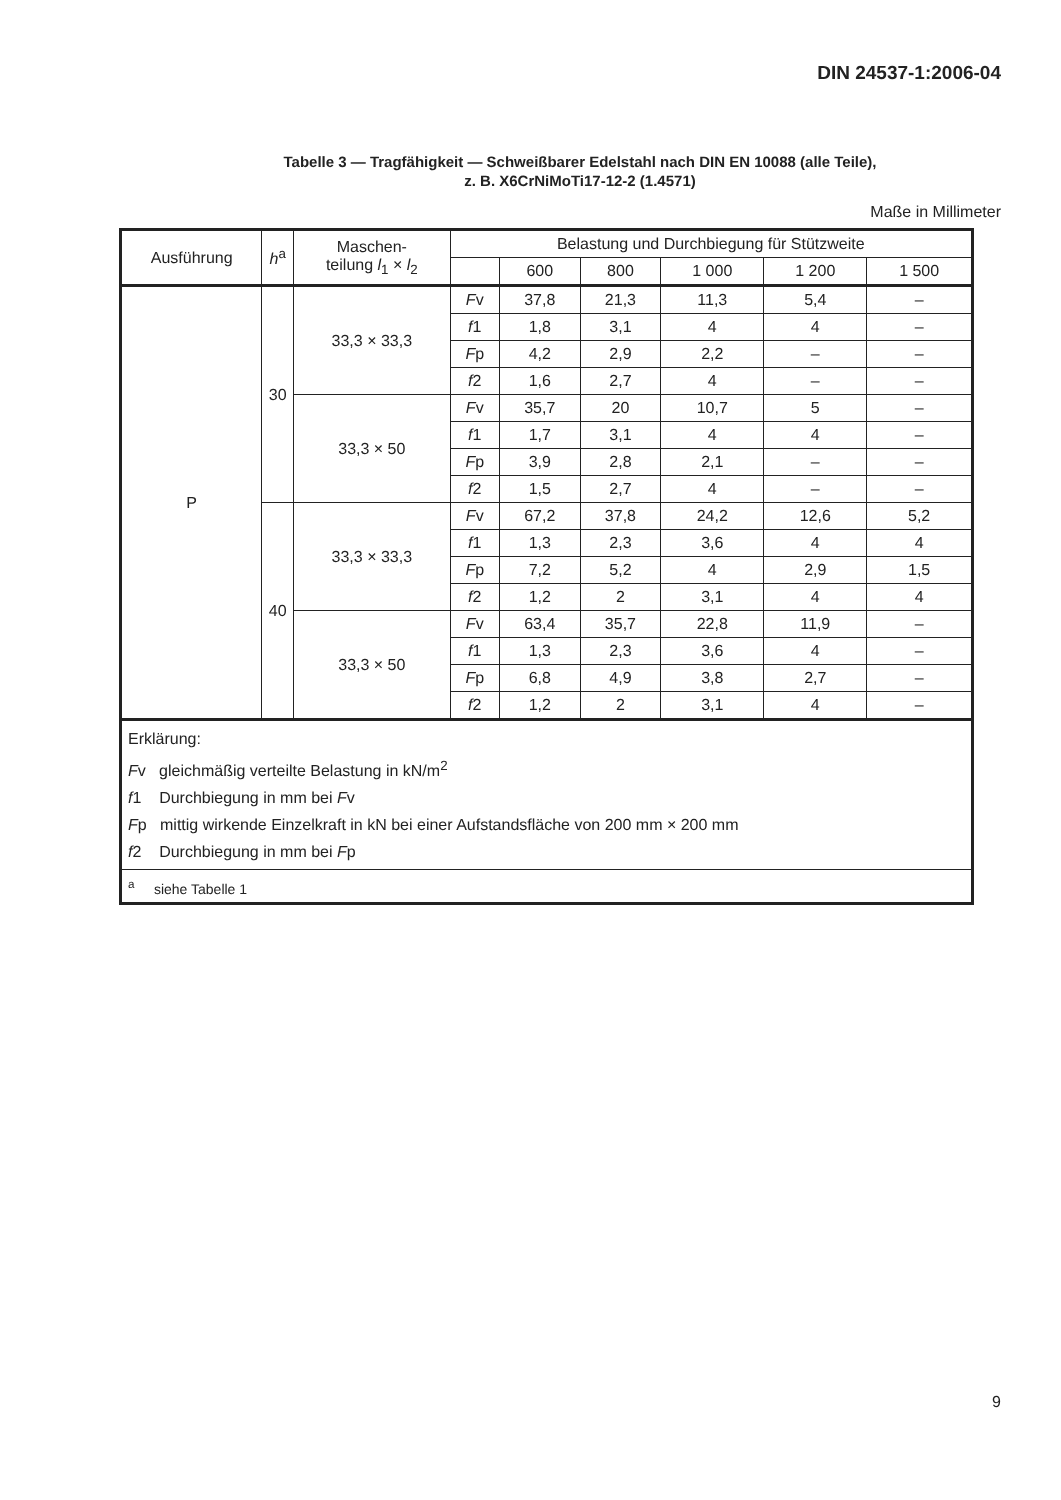DIN 24537-1:2006-04
Tabelle 3 — Tragfähigkeit — Schweißbarer Edelstahl nach DIN EN 10088 (alle Teile),
z. B. X6CrNiMoTi17-12-2 (1.4571)
Maße in Millimeter
| Ausführung | h<sup>a</sup> | Maschen- teilung l<sub>1</sub> × l<sub>2</sub> | Belastung und Durchbiegung für Stützweite | | | | | |
| --- | --- | --- | --- | --- | --- | --- | --- | --- |
| | | | | 600 | 800 | 1 000 | 1 200 | 1 500 |
| P | 30 | 33,3 × 33,3 | F v | 37,8 | 21,3 | 11,3 | 5,4 | – |
| | | | f 1 | 1,8 | 3,1 | 4 | 4 | – |
| | | | F p | 4,2 | 2,9 | 2,2 | – | – |
| | | | f 2 | 1,6 | 2,7 | 4 | – | – |
| | | 33,3 × 50 | F v | 35,7 | 20 | 10,7 | 5 | – |
| | | | f 1 | 1,7 | 3,1 | 4 | 4 | – |
| | | | F p | 3,9 | 2,8 | 2,1 | – | – |
| | | | f 2 | 1,5 | 2,7 | 4 | – | – |
| | 40 | 33,3 × 33,3 | F v | 67,2 | 37,8 | 24,2 | 12,6 | 5,2 |
| | | | f 1 | 1,3 | 2,3 | 3,6 | 4 | 4 |
| | | | F p | 7,2 | 5,2 | 4 | 2,9 | 1,5 |
| | | | f 2 | 1,2 | 2 | 3,1 | 4 | 4 |
| | | 33,3 × 50 | F v | 63,4 | 35,7 | 22,8 | 11,9 | – |
| | | | f 1 | 1,3 | 2,3 | 3,6 | 4 | – |
| | | | F p | 6,8 | 4,9 | 3,8 | 2,7 | – |
| | | | f 2 | 1,2 | 2 | 3,1 | 4 | – |
| Erklärung: F v gleichmäßig verteilte Belastung in kN/m<sup>2</sup> f 1 Durchbiegung in mm bei F v F p mittig wirkende Einzelkraft in kN bei einer Aufstandsfläche von 200 mm × 200 mm f 2 Durchbiegung in mm bei F p | | | | | | | | |
| <sup>a</sup> siehe Tabelle 1 | | | | | | | | |
9